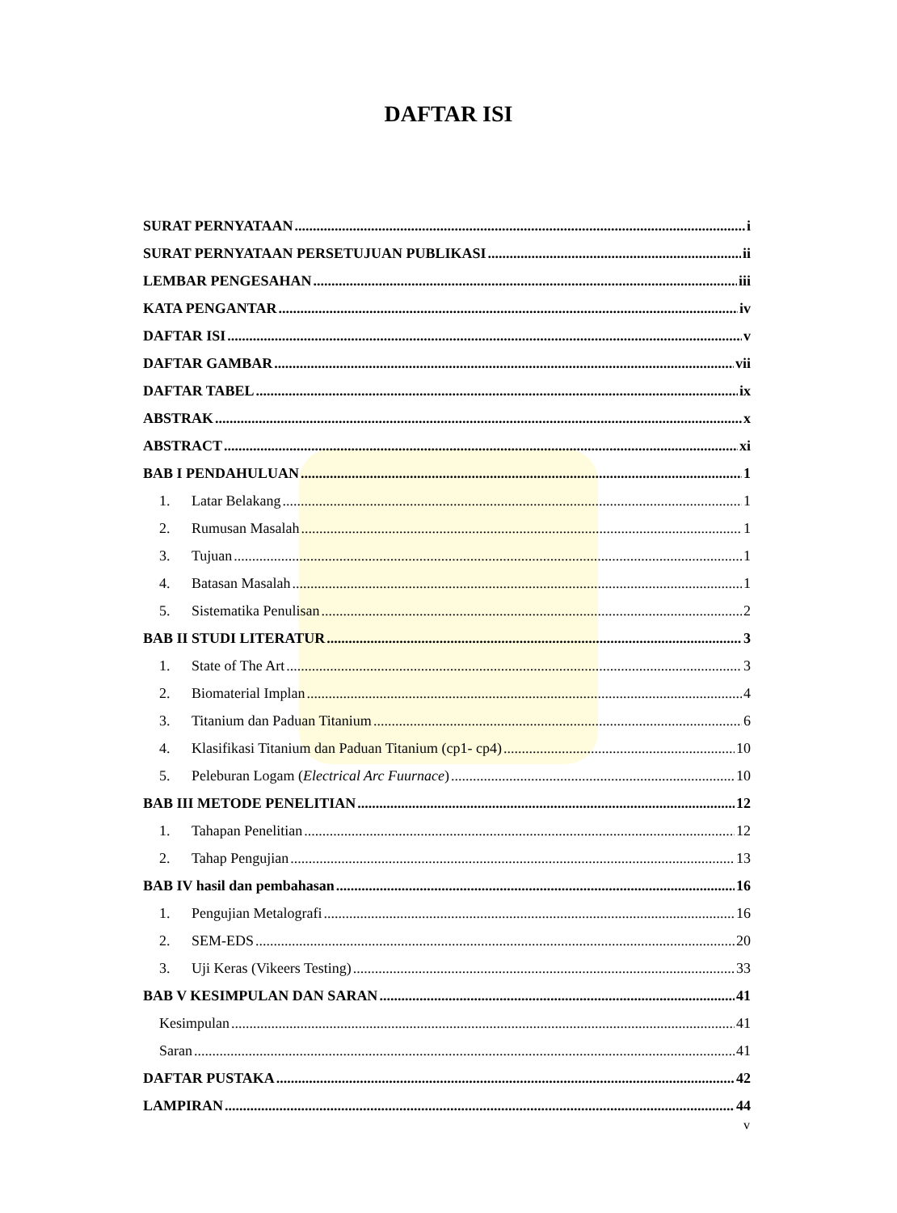DAFTAR ISI
SURAT PERNYATAAN i
SURAT PERNYATAAN PERSETUJUAN PUBLIKASI ii
LEMBAR PENGESAHAN iii
KATA PENGANTAR iv
DAFTAR ISI v
DAFTAR GAMBAR vii
DAFTAR TABEL ix
ABSTRAK x
ABSTRACT xi
BAB I PENDAHULUAN 1
1. Latar Belakang 1
2. Rumusan Masalah 1
3. Tujuan 1
4. Batasan Masalah 1
5. Sistematika Penulisan 2
BAB II STUDI LITERATUR 3
1. State of The Art 3
2. Biomaterial Implan 4
3. Titanium dan Paduan Titanium 6
4. Klasifikasi Titanium dan Paduan Titanium (cp1- cp4) 10
5. Peleburan Logam (Electrical Arc Fuurnace) 10
BAB III METODE PENELITIAN 12
1. Tahapan Penelitian 12
2. Tahap Pengujian 13
BAB IV hasil dan pembahasan 16
1. Pengujian Metalografi 16
2. SEM-EDS 20
3. Uji Keras (Vikeers Testing) 33
BAB V KESIMPULAN DAN SARAN 41
Kesimpulan 41
Saran 41
DAFTAR PUSTAKA 42
LAMPIRAN 44
v